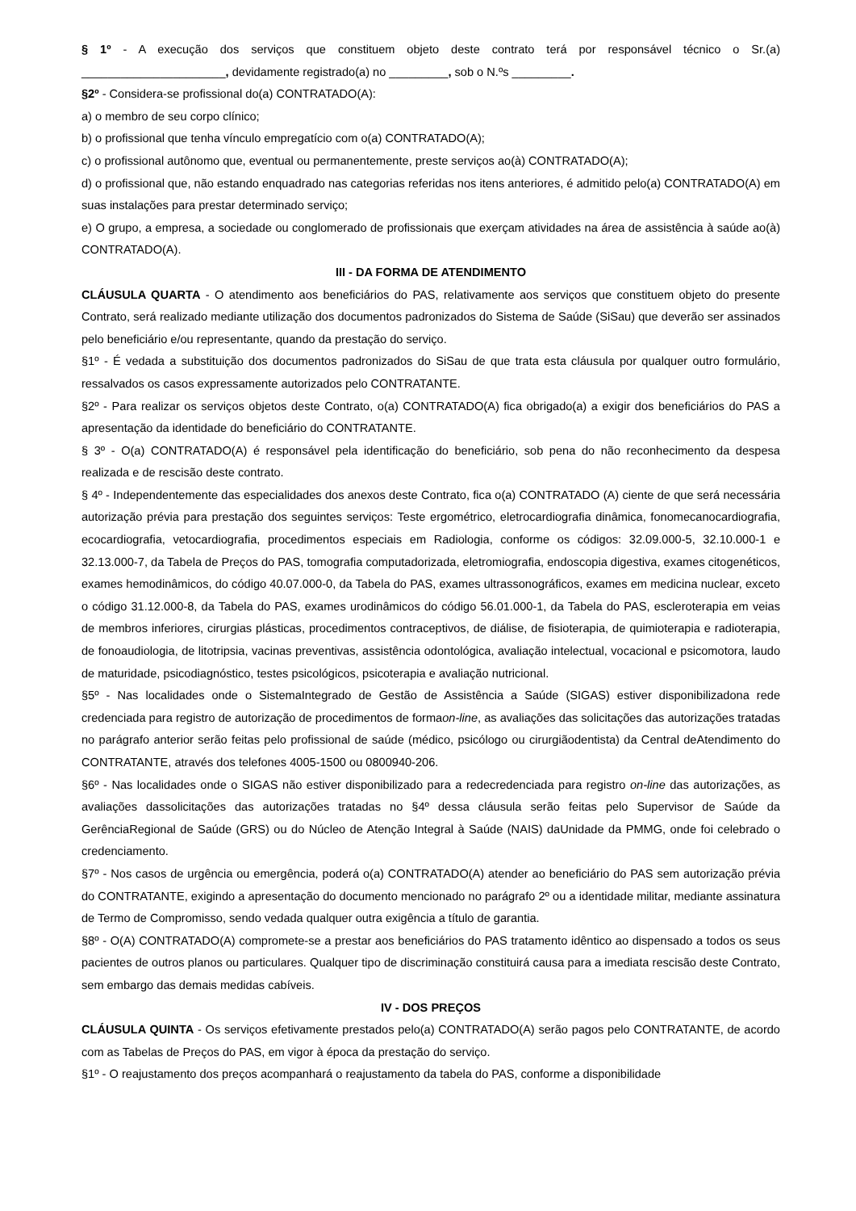§ 1º - A execução dos serviços que constituem objeto deste contrato terá por responsável técnico o Sr.(a) ______________________, devidamente registrado(a) no _________, sob o N.ºs _________.
§2º - Considera-se profissional do(a) CONTRATADO(A):
a) o membro de seu corpo clínico;
b) o profissional que tenha vínculo empregatício com o(a) CONTRATADO(A);
c) o profissional autônomo que, eventual ou permanentemente, preste serviços ao(à) CONTRATADO(A);
d) o profissional que, não estando enquadrado nas categorias referidas nos itens anteriores, é admitido pelo(a) CONTRATADO(A) em suas instalações para prestar determinado serviço;
e) O grupo, a empresa, a sociedade ou conglomerado de profissionais que exerçam atividades na área de assistência à saúde ao(à) CONTRATADO(A).
III - DA FORMA DE ATENDIMENTO
CLÁUSULA QUARTA - O atendimento aos beneficiários do PAS, relativamente aos serviços que constituem objeto do presente Contrato, será realizado mediante utilização dos documentos padronizados do Sistema de Saúde (SiSau) que deverão ser assinados pelo beneficiário e/ou representante, quando da prestação do serviço.
§1º - É vedada a substituição dos documentos padronizados do SiSau de que trata esta cláusula por qualquer outro formulário, ressalvados os casos expressamente autorizados pelo CONTRATANTE.
§2º - Para realizar os serviços objetos deste Contrato, o(a) CONTRATADO(A) fica obrigado(a) a exigir dos beneficiários do PAS a apresentação da identidade do beneficiário do CONTRATANTE.
§ 3º - O(a) CONTRATADO(A) é responsável pela identificação do beneficiário, sob pena do não reconhecimento da despesa realizada e de rescisão deste contrato.
§ 4º - Independentemente das especialidades dos anexos deste Contrato, fica o(a) CONTRATADO (A) ciente de que será necessária autorização prévia para prestação dos seguintes serviços: Teste ergométrico, eletrocardiografia dinâmica, fonomecanocardiografia, ecocardiografia, vetocardiografia, procedimentos especiais em Radiologia, conforme os códigos: 32.09.000-5, 32.10.000-1 e 32.13.000-7, da Tabela de Preços do PAS, tomografia computadorizada, eletromiografia, endoscopia digestiva, exames citogenéticos, exames hemodinâmicos, do código 40.07.000-0, da Tabela do PAS, exames ultrassonográficos, exames em medicina nuclear, exceto o código 31.12.000-8, da Tabela do PAS, exames urodinâmicos do código 56.01.000-1, da Tabela do PAS, escleroterapia em veias de membros inferiores, cirurgias plásticas, procedimentos contraceptivos, de diálise, de fisioterapia, de quimioterapia e radioterapia, de fonoaudiologia, de litotripsia, vacinas preventivas, assistência odontológica, avaliação intelectual, vocacional e psicomotora, laudo de maturidade, psicodiagnóstico, testes psicológicos, psicoterapia e avaliação nutricional.
§5º - Nas localidades onde o SistemaIntegrado de Gestão de Assistência a Saúde (SIGAS) estiver disponibilizadona rede credenciada para registro de autorização de procedimentos de formaon-line, as avaliações das solicitações das autorizações tratadas no parágrafo anterior serão feitas pelo profissional de saúde (médico, psicólogo ou cirurgiãodentista) da Central deAtendimento do CONTRATANTE, através dos telefones 4005-1500 ou 0800940-206.
§6º - Nas localidades onde o SIGAS não estiver disponibilizado para a redecredenciada para registro on-line das autorizações, as avaliações dassolicitações das autorizações tratadas no §4º dessa cláusula serão feitas pelo Supervisor de Saúde da GerênciaRegional de Saúde (GRS) ou do Núcleo de Atenção Integral à Saúde (NAIS) daUnidade da PMMG, onde foi celebrado o credenciamento.
§7º - Nos casos de urgência ou emergência, poderá o(a) CONTRATADO(A) atender ao beneficiário do PAS sem autorização prévia do CONTRATANTE, exigindo a apresentação do documento mencionado no parágrafo 2º ou a identidade militar, mediante assinatura de Termo de Compromisso, sendo vedada qualquer outra exigência a título de garantia.
§8º - O(A) CONTRATADO(A) compromete-se a prestar aos beneficiários do PAS tratamento idêntico ao dispensado a todos os seus pacientes de outros planos ou particulares. Qualquer tipo de discriminação constituirá causa para a imediata rescisão deste Contrato, sem embargo das demais medidas cabíveis.
IV - DOS PREÇOS
CLÁUSULA QUINTA - Os serviços efetivamente prestados pelo(a) CONTRATADO(A) serão pagos pelo CONTRATANTE, de acordo com as Tabelas de Preços do PAS, em vigor à época da prestação do serviço.
§1º - O reajustamento dos preços acompanhará o reajustamento da tabela do PAS, conforme a disponibilidade